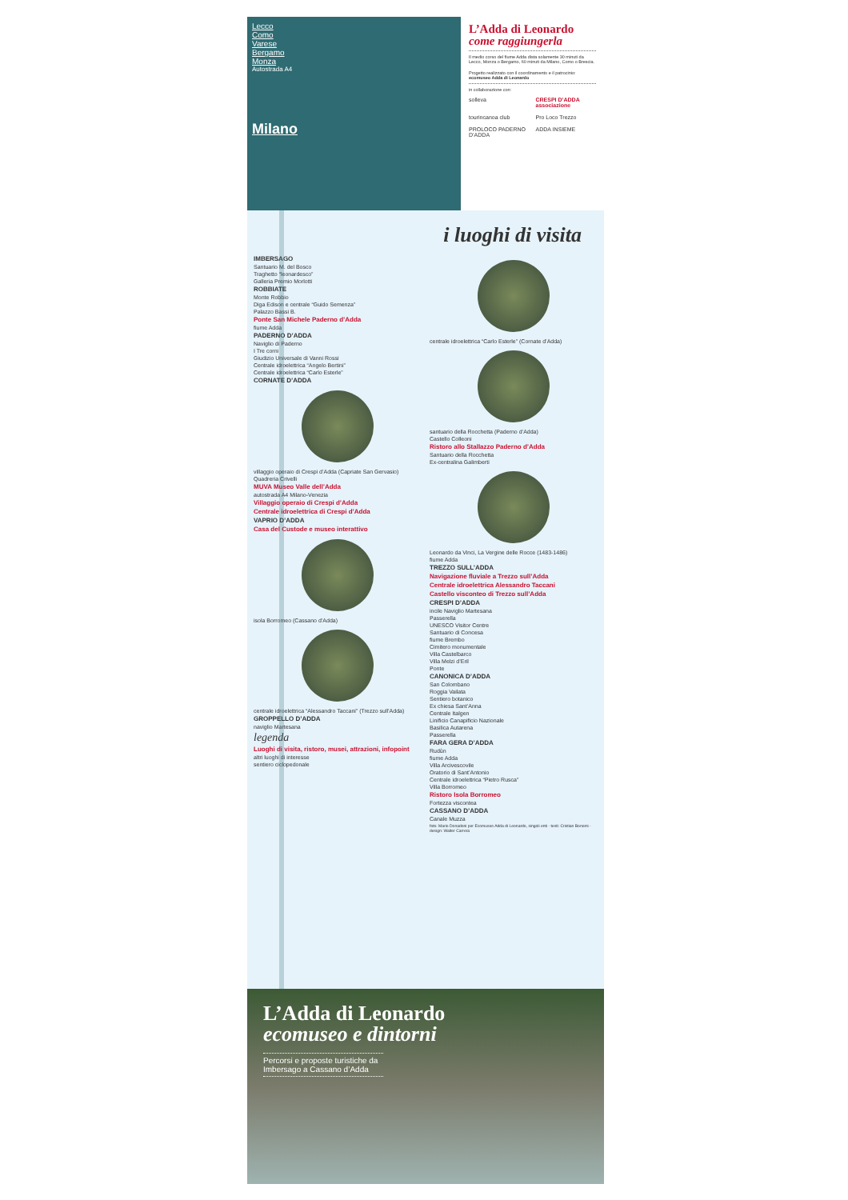Lecco
Como
Varese
Bergamo
Monza
Autostrada A4
Milano
L’Adda di Leonardo
come raggiungerla
Il medio corso del fiume Adda dista solamente 30 minuti da Lecco, Monza o Bergamo, 60 minuti da Milano, Como o Brescia.
Progetto realizzato con il coordinamento e il patrocinio: ecomuseo Adda di Leonardo
in collaborazione con:
solleva CRESPI D’ADDA associazione tourincanoa club Pro Loco Trezzo PROLOCO PADERNO D’ADDA ADDA INSIEME
i luoghi di visita
IMBERSAGO
Santuario M. del Bosco
Traghetto “leonardesco”
Galleria Premio Morlotti
ROBBIATE
Monte Robbio
Diga Edison e centrale “Guido Semenza”
Palazzo Bassi B.
Ponte San Michele Paderno d’Adda
fiume Adda
PADERNO D’ADDA
Naviglio di Paderno
I Tre corni
Giudizio Universale di Vanni Rossi
Centrale idroelettrica “Angelo Bertini”
Centrale idroelettrica “Carlo Esterle”
CORNATE D’ADDA
villaggio operaio di Crespi d’Adda (Capriate San Gervasio)
Quadreria Crivelli
MUVA Museo Valle dell’Adda
autostrada A4 Milano-Venezia
Villaggio operaio di Crespi d’Adda
Centrale idroelettrica di Crespi d’Adda
VAPRIO D’ADDA
Casa del Custode e museo interattivo
isola Borromeo (Cassano d’Adda)
centrale idroelettrica “Alessandro Taccani” (Trezzo sull’Adda)
GROPPELLO D’ADDA
naviglio Martesana
legenda
Luoghi di visita, ristoro, musei, attrazioni, infopoint
altri luoghi di interesse
sentiero ciclopedonale
centrale idroelettrica “Carlo Esterle” (Cornate d’Adda)
santuario della Rocchetta (Paderno d’Adda)
Castello Colleoni
Ristoro allo Stallazzo Paderno d’Adda
Santuario della Rocchetta
Ex-centralina Galimberti
Leonardo da Vinci, La Vergine delle Rocce (1483-1486)
fiume Adda
TREZZO SULL’ADDA
Navigazione fluviale a Trezzo sull’Adda
Centrale idroelettrica Alessandro Taccani
Castello visconteo di Trezzo sull’Adda
CRESPI D’ADDA
incile Naviglio Martesana
Passerella
UNESCO Visitor Centre
Santuario di Concesa
fiume Brembo
Cimitero monumentale
Villa Castelbarco
Villa Melzi d’Eril
Ponte
CANONICA D’ADDA
San Colombano
Roggia Vailata
Sentiero botanico
Ex chiesa Sant’Anna
Centrale Italgen
Linificio Canapificio Nazionale
Basilica Autarena
Passerella
FARA GERA D’ADDA
Rudùn
fiume Adda
Villa Arcivescovile
Oratorio di Sant’Antonio
Centrale idroelettrica “Pietro Rusca”
Villa Borromeo
Ristoro Isola Borromeo
Fortezza viscontea
CASSANO D’ADDA
Canale Muzza
foto: Mario Donadoni per Ecomuseo Adda di Leonardo, singoli enti - testi: Cristian Bonomi - design: Walter Carrera
L’Adda di Leonardo
ecomuseo e dintorni
Percorsi e proposte turistiche da Imbersago a Cassano d’Adda